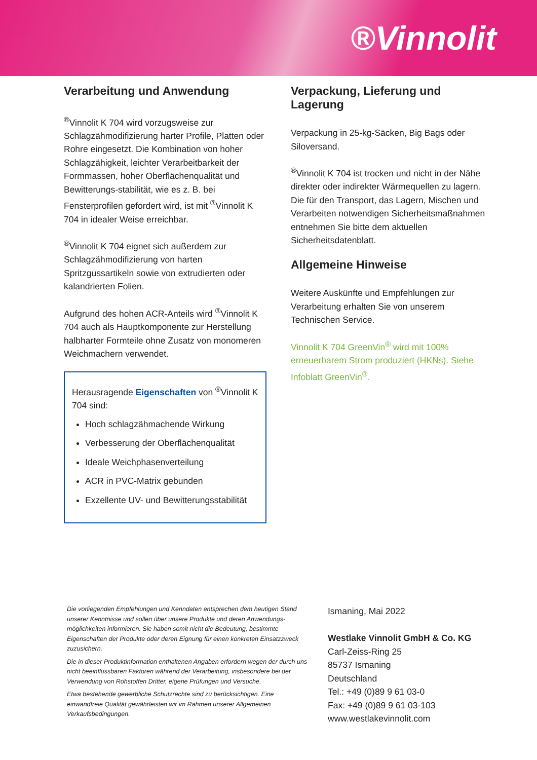®Vinnolit
Verarbeitung und Anwendung
<sup>®</sup>Vinnolit K 704 wird vorzugsweise zur Schlagzähmodifizierung harter Profile, Platten oder Rohre eingesetzt. Die Kombination von hoher Schlagzähigkeit, leichter Verarbeitbarkeit der Formmassen, hoher Oberflächenqualität und Bewitterungs-stabilität, wie es z. B. bei Fensterprofilen gefordert wird, ist mit <sup>®</sup>Vinnolit K 704 in idealer Weise erreichbar.
<sup>®</sup>Vinnolit K 704 eignet sich außerdem zur Schlagzähmodifizierung von harten Spritzgussartikeln sowie von extrudierten oder kalandrierten Folien.
Aufgrund des hohen ACR-Anteils wird <sup>®</sup>Vinnolit K 704 auch als Hauptkomponente zur Herstellung halbharter Formteile ohne Zusatz von monomeren Weichmachern verwendet.
Herausragende Eigenschaften von <sup>®</sup>Vinnolit K 704 sind:
Hoch schlagzähmachende Wirkung
Verbesserung der Oberflächenqualität
Ideale Weichphasenverteilung
ACR in PVC-Matrix gebunden
Exzellente UV- und Bewitterungsstabilität
Verpackung, Lieferung und Lagerung
Verpackung in 25-kg-Säcken, Big Bags oder Siloversand.
<sup>®</sup>Vinnolit K 704 ist trocken und nicht in der Nähe direkter oder indirekter Wärmequellen zu lagern. Die für den Transport, das Lagern, Mischen und Verarbeiten notwendigen Sicherheitsmaßnahmen entnehmen Sie bitte dem aktuellen Sicherheitsdatenblatt.
Allgemeine Hinweise
Weitere Auskünfte und Empfehlungen zur Verarbeitung erhalten Sie von unserem Technischen Service.
Vinnolit K 704 GreenVin<sup>®</sup> wird mit 100% erneuerbarem Strom produziert (HKNs). Siehe Infoblatt GreenVin<sup>®</sup>.
Die vorliegenden Empfehlungen und Kenndaten entsprechen dem heutigen Stand unserer Kenntnisse und sollen über unsere Produkte und deren Anwendungs-möglichkeiten informieren. Sie haben somit nicht die Bedeutung, bestimmte Eigenschaften der Produkte oder deren Eignung für einen konkreten Einsatzzweck zuzusichern.
Die in dieser Produktinformation enthaltenen Angaben erfordern wegen der durch uns nicht beeinflussbaren Faktoren während der Verarbeitung, insbesondere bei der Verwendung von Rohstoffen Dritter, eigene Prüfungen und Versuche.
Etwa bestehende gewerbliche Schutzrechte sind zu berücksichtigen. Eine einwandfreie Qualität gewährleisten wir im Rahmen unserer Allgemeinen Verkaufsbedingungen.
Ismaning, Mai 2022
Westlake Vinnolit GmbH & Co. KG
Carl-Zeiss-Ring 25
85737 Ismaning
Deutschland
Tel.: +49 (0)89 9 61 03-0
Fax: +49 (0)89 9 61 03-103
www.westlakevinnolit.com